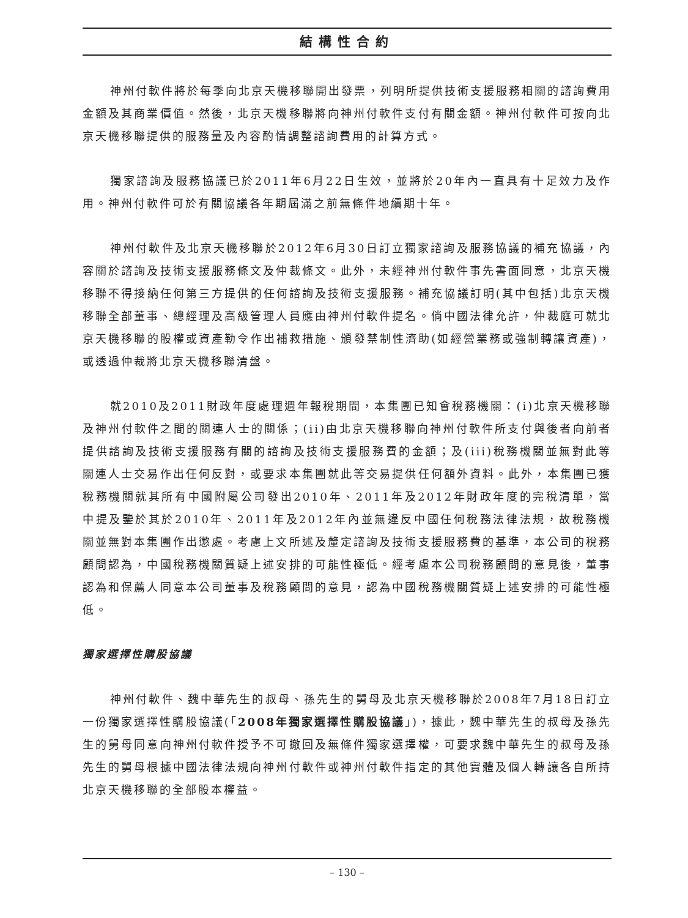結構性合約
神州付軟件將於每季向北京天機移聯開出發票，列明所提供技術支援服務相關的諮詢費用金額及其商業價值。然後，北京天機移聯將向神州付軟件支付有關金額。神州付軟件可按向北京天機移聯提供的服務量及內容酌情調整諮詢費用的計算方式。
獨家諮詢及服務協議已於2011年6月22日生效，並將於20年內一直具有十足效力及作用。神州付軟件可於有關協議各年期屆滿之前無條件地續期十年。
神州付軟件及北京天機移聯於2012年6月30日訂立獨家諮詢及服務協議的補充協議，內容關於諮詢及技術支援服務條文及仲裁條文。此外，未經神州付軟件事先書面同意，北京天機移聯不得接納任何第三方提供的任何諮詢及技術支援服務。補充協議訂明(其中包括)北京天機移聯全部董事、總經理及高級管理人員應由神州付軟件提名。倘中國法律允許，仲裁庭可就北京天機移聯的股權或資產勒令作出補救措施、頒發禁制性濟助(如經營業務或強制轉讓資產)，或透過仲裁將北京天機移聯清盤。
就2010及2011財政年度處理週年報稅期間，本集團已知會稅務機關：(i)北京天機移聯及神州付軟件之間的關連人士的關係；(ii)由北京天機移聯向神州付軟件所支付與後者向前者提供諮詢及技術支援服務有關的諮詢及技術支援服務費的金額；及(iii)稅務機關並無對此等關連人士交易作出任何反對，或要求本集團就此等交易提供任何額外資料。此外，本集團已獲稅務機關就其所有中國附屬公司發出2010年、2011年及2012年財政年度的完稅清單，當中提及鑒於其於2010年、2011年及2012年內並無違反中國任何稅務法律法規，故稅務機關並無對本集團作出懲處。考慮上文所述及釐定諮詢及技術支援服務費的基準，本公司的稅務顧問認為，中國稅務機關質疑上述安排的可能性極低。經考慮本公司稅務顧問的意見後，董事認為和保薦人同意本公司董事及稅務顧問的意見，認為中國稅務機關質疑上述安排的可能性極低。
獨家選擇性購股協議
神州付軟件、魏中華先生的叔母、孫先生的舅母及北京天機移聯於2008年7月18日訂立一份獨家選擇性購股協議(「2008年獨家選擇性購股協議」)，據此，魏中華先生的叔母及孫先生的舅母同意向神州付軟件授予不可撤回及無條件獨家選擇權，可要求魏中華先生的叔母及孫先生的舅母根據中國法律法規向神州付軟件或神州付軟件指定的其他實體及個人轉讓各自所持北京天機移聯的全部股本權益。
– 130 –